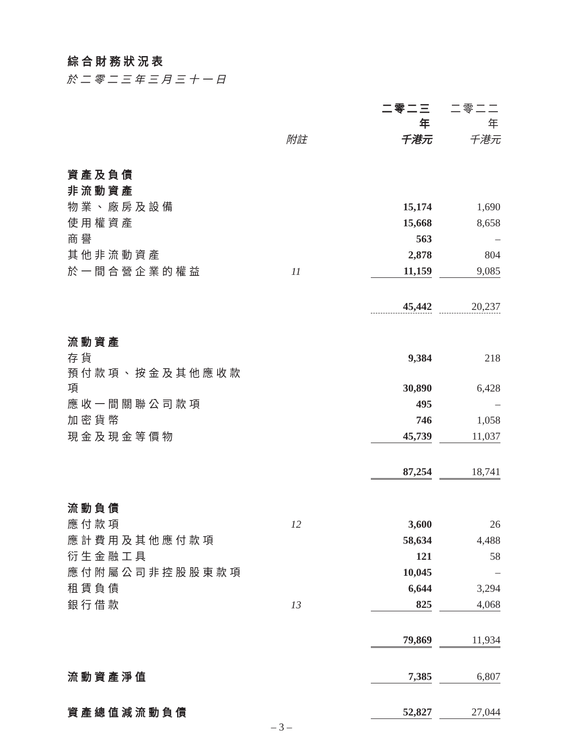綜合財務狀況表
於二零二三年三月三十一日
| | | 二零二三年 | | 二零二二年 |
| | 附註 | 千港元 | | 千港元 |
| 資產及負債 | | | | |
| 非流動資產 | | | | |
| 物業、廠房及設備 | | 15,174 | | 1,690 |
| 使用權資產 | | 15,668 | | 8,658 |
| 商譽 | | 563 | | – |
| 其他非流動資產 | | 2,878 | | 804 |
| 於一間合營企業的權益 | 11 | 11,159 | | 9,085 |
| | | 45,442 | | 20,237 |
| 流動資產 | | | | |
| 存貨 | | 9,384 | | 218 |
| 預付款項、按金及其他應收款項 | | 30,890 | | 6,428 |
| 應收一間關聯公司款項 | | 495 | | – |
| 加密貨幣 | | 746 | | 1,058 |
| 現金及現金等價物 | | 45,739 | | 11,037 |
| | | 87,254 | | 18,741 |
| 流動負債 | | | | |
| 應付款項 | 12 | 3,600 | | 26 |
| 應計費用及其他應付款項 | | 58,634 | | 4,488 |
| 衍生金融工具 | | 121 | | 58 |
| 應付附屬公司非控股股東款項 | | 10,045 | | – |
| 租賃負債 | | 6,644 | | 3,294 |
| 銀行借款 | 13 | 825 | | 4,068 |
| | | 79,869 | | 11,934 |
| 流動資產淨值 | | 7,385 | | 6,807 |
| 資產總值減流動負債 | | 52,827 | | 27,044 |
– 3 –